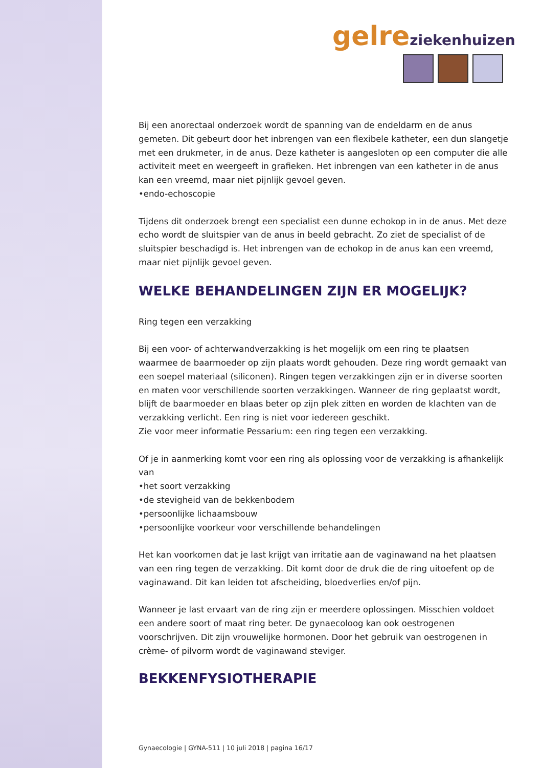gelre ziekenhuizen
Bij een anorectaal onderzoek wordt de spanning van de endeldarm en de anus gemeten. Dit gebeurt door het inbrengen van een flexibele katheter, een dun slangetje met een drukmeter, in de anus. Deze katheter is aangesloten op een computer die alle activiteit meet en weergeeft in grafieken. Het inbrengen van een katheter in de anus kan een vreemd, maar niet pijnlijk gevoel geven.
•endo-echoscopie
Tijdens dit onderzoek brengt een specialist een dunne echokop in in de anus. Met deze echo wordt de sluitspier van de anus in beeld gebracht. Zo ziet de specialist of de sluitspier beschadigd is. Het inbrengen van de echokop in de anus kan een vreemd, maar niet pijnlijk gevoel geven.
WELKE BEHANDELINGEN ZIJN ER MOGELIJK?
Ring tegen een verzakking
Bij een voor- of achterwandverzakking is het mogelijk om een ring te plaatsen waarmee de baarmoeder op zijn plaats wordt gehouden. Deze ring wordt gemaakt van een soepel materiaal (siliconen). Ringen tegen verzakkingen zijn er in diverse soorten en maten voor verschillende soorten verzakkingen. Wanneer de ring geplaatst wordt, blijft de baarmoeder en blaas beter op zijn plek zitten en worden de klachten van de verzakking verlicht. Een ring is niet voor iedereen geschikt.
Zie voor meer informatie Pessarium: een ring tegen een verzakking.
Of je in aanmerking komt voor een ring als oplossing voor de verzakking is afhankelijk van
•het soort verzakking
•de stevigheid van de bekkenbodem
•persoonlijke lichaamsbouw
•persoonlijke voorkeur voor verschillende behandelingen
Het kan voorkomen dat je last krijgt van irritatie aan de vaginawand na het plaatsen van een ring tegen de verzakking. Dit komt door de druk die de ring uitoefent op de vaginawand. Dit kan leiden tot afscheiding, bloedverlies en/of pijn.
Wanneer je last ervaart van de ring zijn er meerdere oplossingen. Misschien voldoet een andere soort of maat ring beter. De gynaecoloog kan ook oestrogenen voorschrijven. Dit zijn vrouwelijke hormonen. Door het gebruik van oestrogenen in crème- of pilvorm wordt de vaginawand steviger.
BEKKENFYSIOTHERAPIE
Gynaecologie | GYNA-511 | 10 juli 2018 | pagina 16/17